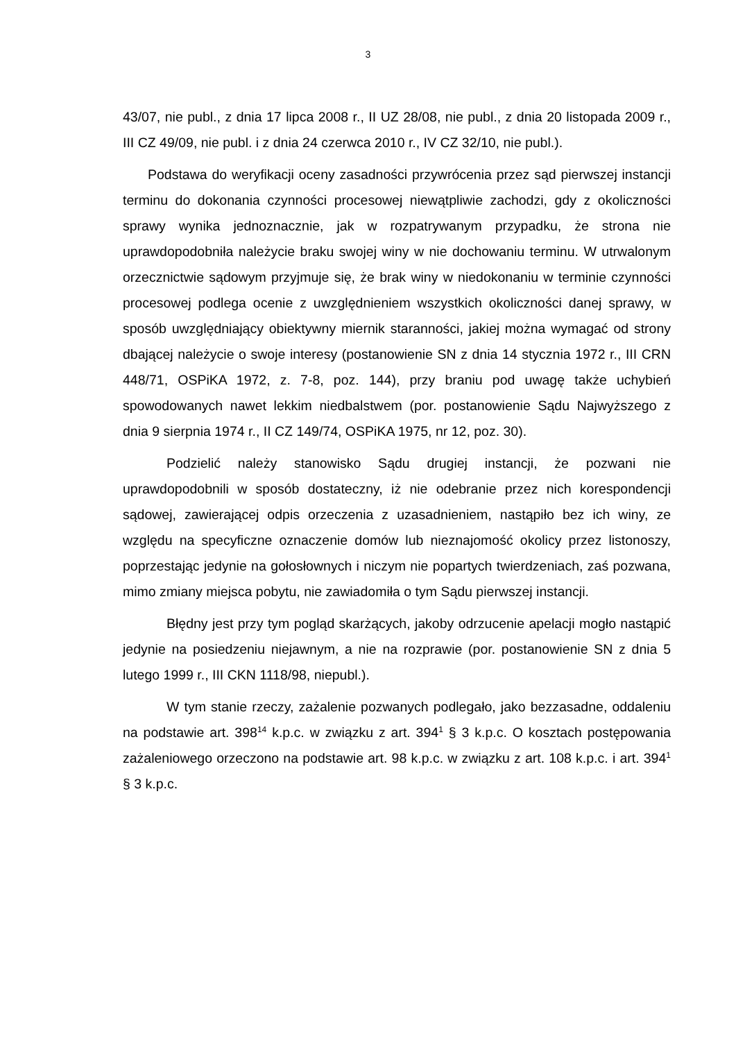3
43/07, nie publ., z dnia 17 lipca 2008 r., II UZ 28/08, nie publ., z dnia 20 listopada 2009 r., III CZ 49/09, nie publ. i z dnia 24 czerwca 2010 r., IV CZ 32/10, nie publ.).
Podstawa do weryfikacji oceny zasadności przywrócenia przez sąd pierwszej instancji terminu do dokonania czynności procesowej niewątpliwie zachodzi, gdy z okoliczności sprawy wynika jednoznacznie, jak w rozpatrywanym przypadku, że strona nie uprawdopodobniła należycie braku swojej winy w nie dochowaniu terminu. W utrwalonym orzecznictwie sądowym przyjmuje się, że brak winy w niedokonaniu w terminie czynności procesowej podlega ocenie z uwzględnieniem wszystkich okoliczności danej sprawy, w sposób uwzględniający obiektywny miernik staranności, jakiej można wymagać od strony dbającej należycie o swoje interesy (postanowienie SN z dnia 14 stycznia 1972 r., III CRN 448/71, OSPiKA 1972, z. 7-8, poz. 144), przy braniu pod uwagę także uchybień spowodowanych nawet lekkim niedbalstwem (por. postanowienie Sądu Najwyższego z dnia 9 sierpnia 1974 r., II CZ 149/74, OSPiKA 1975, nr 12, poz. 30).
Podzielić należy stanowisko Sądu drugiej instancji, że pozwani nie uprawdopodobnili w sposób dostateczny, iż nie odebranie przez nich korespondencji sądowej, zawierającej odpis orzeczenia z uzasadnieniem, nastąpiło bez ich winy, ze względu na specyficzne oznaczenie domów lub nieznajomość okolicy przez listonoszy, poprzestając jedynie na gołosłownych i niczym nie popartych twierdzeniach, zaś pozwana, mimo zmiany miejsca pobytu, nie zawiadomiła o tym Sądu pierwszej instancji.
Błędny jest przy tym pogląd skarżących, jakoby odrzucenie apelacji mogło nastąpić jedynie na posiedzeniu niejawnym, a nie na rozprawie (por. postanowienie SN z dnia 5 lutego 1999 r., III CKN 1118/98, niepubl.).
W tym stanie rzeczy, zażalenie pozwanych podlegało, jako bezzasadne, oddaleniu na podstawie art. 398<sup>14</sup> k.p.c. w związku z art. 394<sup>1</sup> § 3 k.p.c. O kosztach postępowania zażaleniowego orzeczono na podstawie art. 98 k.p.c. w związku z art. 108 k.p.c. i art. 394<sup>1</sup> § 3 k.p.c.